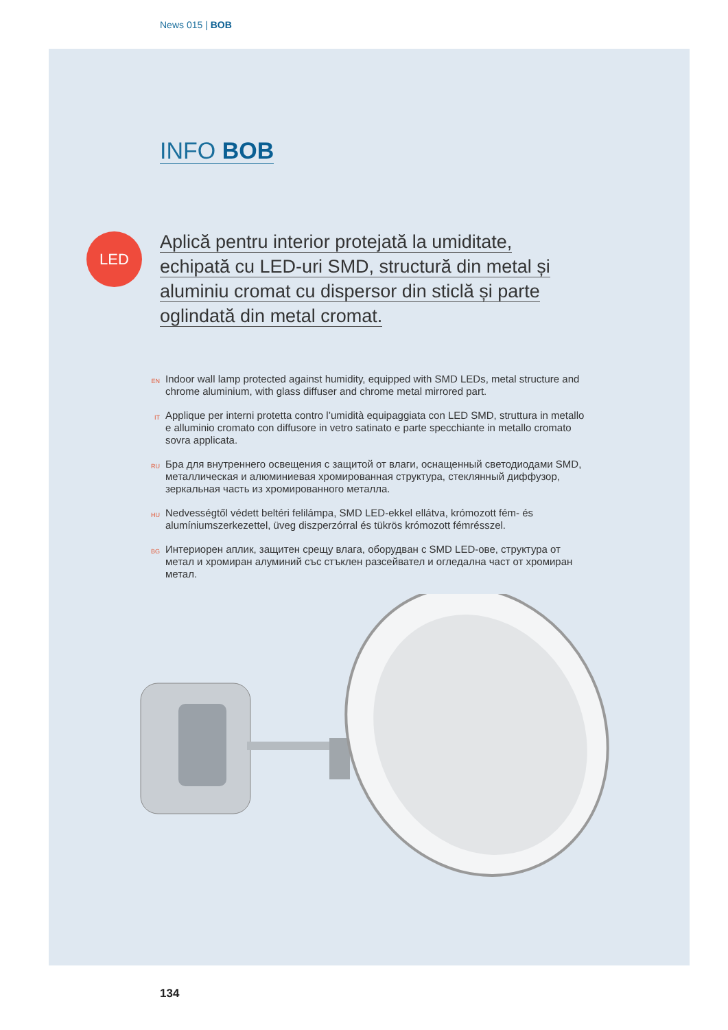News 015 | BOB
LED
INFO BOB
Aplică pentru interior protejată la umiditate, echipată cu LED-uri SMD, structură din metal și aluminiu cromat cu dispersor din sticlă și parte oglindată din metal cromat.
EN
Indoor wall lamp protected against humidity, equipped with SMD LEDs, metal structure and chrome aluminium, with glass diffuser and chrome metal mirrored part.
IT
Applique per interni protetta contro l’umidità equipaggiata con LED SMD, struttura in metallo e alluminio cromato con diffusore in vetro satinato e parte specchiante in metallo cromato sovra applicata.
RU
Бра для внутреннего освещения с защитой от влаги, оснащенный светодиодами SMD, металлическая и алюминиевая хромированная структура, стеклянный диффузор, зеркальная часть из хромированного металла.
HU
Nedvességtől védett beltéri felilámpa, SMD LED-ekkel ellátva, krómozott fém- és alumíniumszerkezettel, üveg diszperzórral és tükrös krómozott fémrésszel.
BG
Интериорен аплик, защитен срещу влага, оборудван с SMD LED-ове, структура от метал и хромиран алуминий със стъклен разсейвател и огледална част от хромиран метал.
134